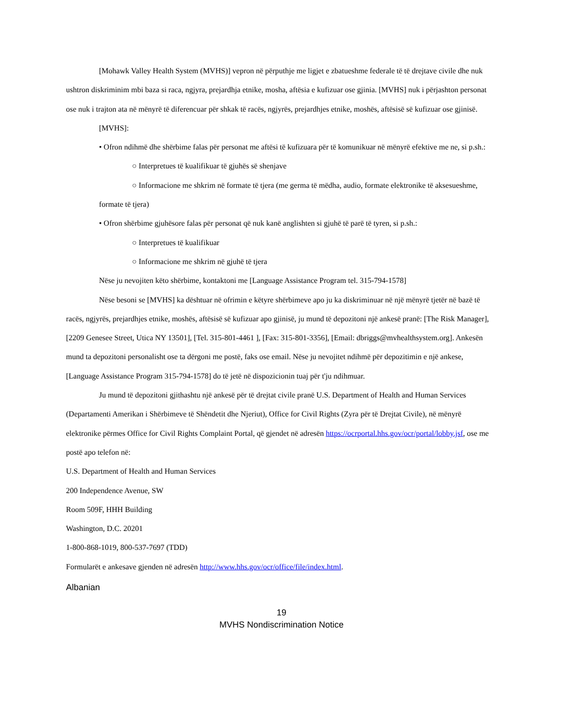[Mohawk Valley Health System (MVHS)] vepron në përputhje me ligjet e zbatueshme federale të të drejtave civile dhe nuk ushtron diskriminim mbi baza si raca, ngjyra, prejardhja etnike, mosha, aftësia e kufizuar ose gjinia. [MVHS] nuk i përjashton personat ose nuk i trajton ata në mënyrë të diferencuar për shkak të racës, ngjyrës, prejardhjes etnike, moshës, aftësisë së kufizuar ose gjinisë.
[MVHS]:
• Ofron ndihmë dhe shërbime falas për personat me aftësi të kufizuara për të komunikuar në mënyrë efektive me ne, si p.sh.:
○ Interpretues të kualifikuar të gjuhës së shenjave
○ Informacione me shkrim në formate të tjera (me germa të mëdha, audio, formate elektronike të aksesueshme, formate të tjera)
• Ofron shërbime gjuhësore falas për personat që nuk kanë anglishten si gjuhë të parë të tyren, si p.sh.:
○ Interpretues të kualifikuar
○ Informacione me shkrim në gjuhë të tjera
Nëse ju nevojiten këto shërbime, kontaktoni me [Language Assistance Program tel. 315-794-1578]
Nëse besoni se [MVHS] ka dështuar në ofrimin e këtyre shërbimeve apo ju ka diskriminuar në një mënyrë tjetër në bazë të racës, ngjyrës, prejardhjes etnike, moshës, aftësisë së kufizuar apo gjinisë, ju mund të depozitoni një ankesë pranë: [The Risk Manager], [2209 Genesee Street, Utica NY 13501], [Tel. 315-801-4461 ], [Fax: 315-801-3356], [Email: dbriggs@mvhealthsystem.org]. Ankesën mund ta depozitoni personalisht ose ta dërgoni me postë, faks ose email. Nëse ju nevojitet ndihmë për depozitimin e një ankese, [Language Assistance Program 315-794-1578] do të jetë në dispozicionin tuaj për t'ju ndihmuar.
Ju mund të depozitoni gjithashtu një ankesë për të drejtat civile pranë U.S. Department of Health and Human Services (Departamenti Amerikan i Shërbimeve të Shëndetit dhe Njeriut), Office for Civil Rights (Zyra për të Drejtat Civile), në mënyrë elektronike përmes Office for Civil Rights Complaint Portal, që gjendet në adresën https://ocrportal.hhs.gov/ocr/portal/lobby.jsf, ose me postë apo telefon në:
U.S. Department of Health and Human Services
200 Independence Avenue, SW
Room 509F, HHH Building
Washington, D.C. 20201
1-800-868-1019, 800-537-7697 (TDD)
Formularët e ankesave gjenden në adresën http://www.hhs.gov/ocr/office/file/index.html.
Albanian
19
MVHS Nondiscrimination Notice